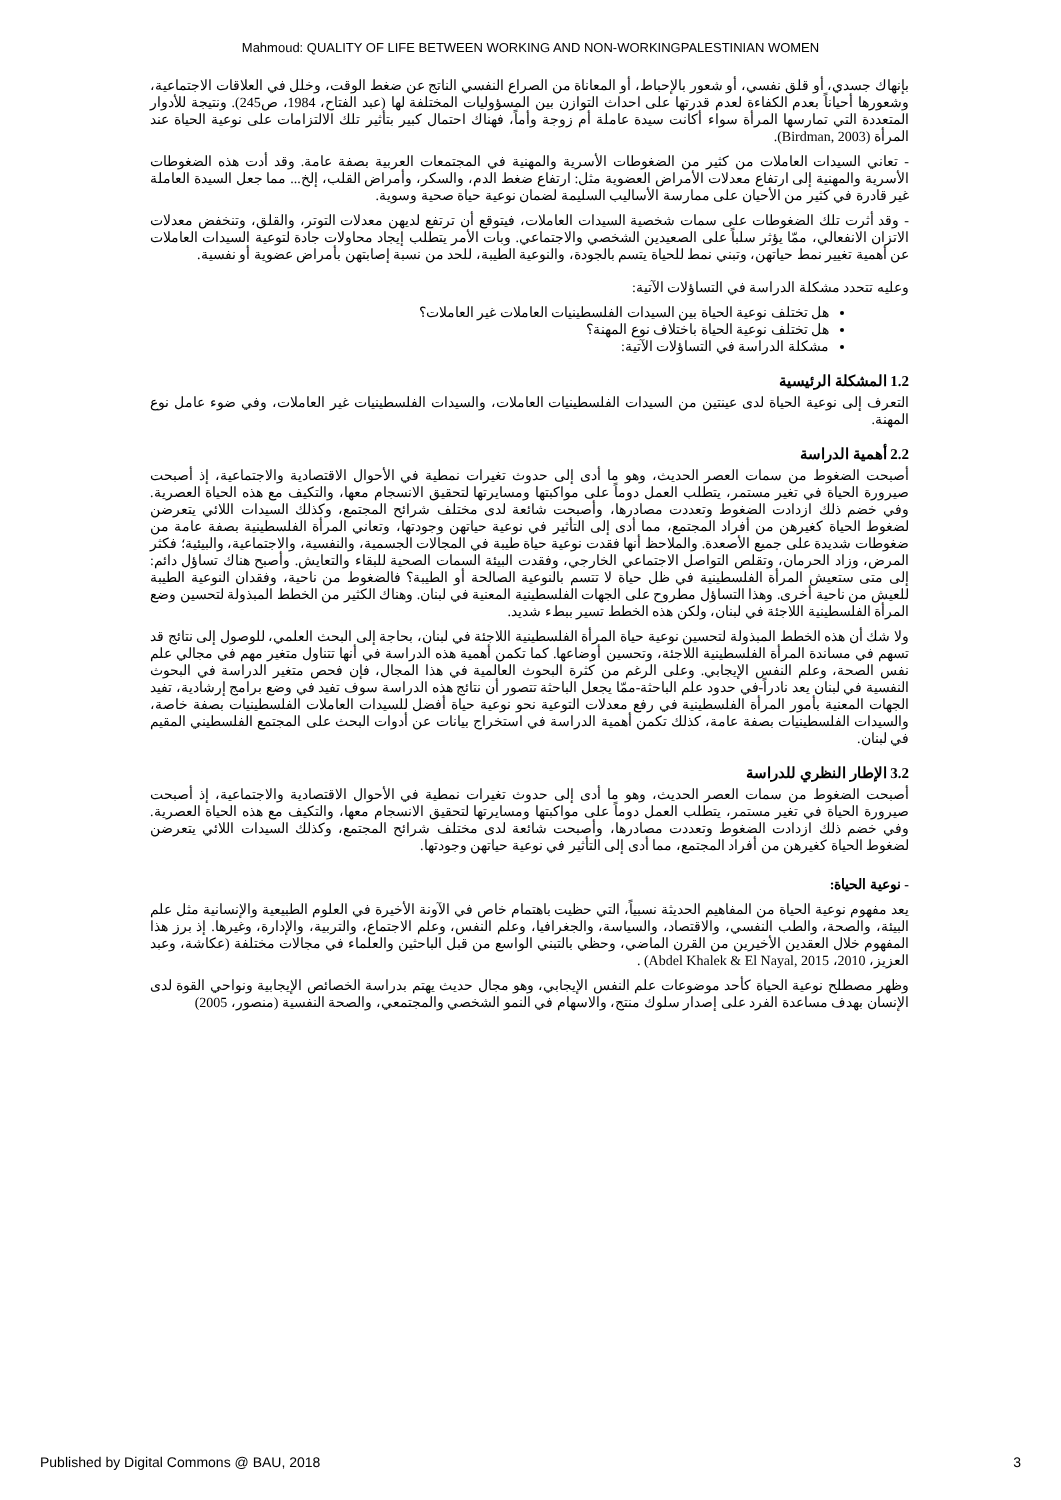Mahmoud: QUALITY OF LIFE BETWEEN WORKING AND NON-WORKINGPALESTINIAN WOMEN
بإنهاك جسدي، أو قلق نفسي، أو شعور بالإحباط، أو المعاناة من الصراع النفسي الناتج عن ضغط الوقت، وخلل في العلاقات الاجتماعية، وشعورها أحياناً بعدم الكفاءة لعدم قدرتها على احداث التوازن بين المسؤوليات المختلفة لها (عبد الفتاح، 1984، ص245). ونتيجة للأدوار المتعددة التي تمارسها المرأة سواء أكانت سيدة عاملة أم زوجة وأماً، فهناك احتمال كبير بتأثير تلك الالتزامات على نوعية الحياة عند المرأة (Birdman, 2003).
- تعاني السيدات العاملات من كثير من الضغوطات الأسرية والمهنية في المجتمعات العربية بصفة عامة. وقد أدت هذه الضغوطات الأسرية والمهنية إلى ارتفاع معدلات الأمراض العضوية مثل: ارتفاع ضغط الدم، والسكر، وأمراض القلب، إلخ... مما جعل السيدة العاملة غير قادرة في كثير من الأحيان على ممارسة الأساليب السليمة لضمان نوعية حياة صحية وسوية.
- وقد أثرت تلك الضغوطات على سمات شخصية السيدات العاملات، فيتوقع أن ترتفع لديهن معدلات التوتر، والقلق، وتنخفض معدلات الاتزان الانفعالي، ممّا يؤثر سلباً على الصعيدين الشخصي والاجتماعي. وبات الأمر يتطلب إيجاد محاولات جادة لتوعية السيدات العاملات عن أهمية تغيير نمط حياتهن، وتبني نمط للحياة يتسم بالجودة، والنوعية الطيبة، للحد من نسبة إصابتهن بأمراض عضوية أو نفسية.
وعليه تتحدد مشكلة الدراسة في التساؤلات الآتية:
هل تختلف نوعية الحياة بين السيدات الفلسطينيات العاملات غير العاملات؟
هل تختلف نوعية الحياة باختلاف نوع المهنة؟
مشكلة الدراسة في التساؤلات الآتية:
1.2 المشكلة الرئيسية
التعرف إلى نوعية الحياة لدى عينتين من السيدات الفلسطينيات العاملات، والسيدات الفلسطينيات غير العاملات، وفي ضوء عامل نوع المهنة.
2.2 أهمية الدراسة
أصبحت الضغوط من سمات العصر الحديث، وهو ما أدى إلى حدوث تغيرات نمطية في الأحوال الاقتصادية والاجتماعية، إذ أصبحت صيرورة الحياة في تغير مستمر، يتطلب العمل دوماً على مواكبتها ومسايرتها لتحقيق الانسجام معها، والتكيف مع هذه الحياة العصرية. وفي خضم ذلك ازدادت الضغوط وتعددت مصادرها، وأصبحت شائعة لدى مختلف شرائح المجتمع، وكذلك السيدات اللائي يتعرضن لضغوط الحياة كغيرهن من أفراد المجتمع، مما أدى إلى التأثير في نوعية حياتهن وجودتها، وتعاني المرأة الفلسطينية بصفة عامة من ضغوطات شديدة على جميع الأصعدة. والملاحظ أنها فقدت نوعية حياة طيبة في المجالات الجسمية، والنفسية، والاجتماعية، والبيئية؛ فكثر المرض، وزاد الحرمان، وتقلص التواصل الاجتماعي الخارجي، وفقدت البيئة السمات الصحية للبقاء والتعايش. وأصبح هناك تساؤل دائم: إلى متى ستعيش المرأة الفلسطينية في ظل حياة لا تتسم بالنوعية الصالحة أو الطيبة؟ فالضغوط من ناحية، وفقدان النوعية الطيبة للعيش من ناحية أخرى. وهذا التساؤل مطروح على الجهات الفلسطينية المعنية في لبنان. وهناك الكثير من الخطط المبذولة لتحسين وضع المرأة الفلسطينية اللاجئة في لبنان، ولكن هذه الخطط تسير ببطء شديد.
ولا شك أن هذه الخطط المبذولة لتحسين نوعية حياة المرأة الفلسطينية اللاجئة في لبنان، بحاجة إلى البحث العلمي، للوصول إلى نتائج قد تسهم في مساندة المرأة الفلسطينية اللاجئة، وتحسين أوضاعها. كما تكمن أهمية هذه الدراسة في أنها تتناول متغير مهم في مجالي علم نفس الصحة، وعلم النفس الإيجابي. وعلى الرغم من كثرة البحوث العالمية في هذا المجال، فإن فحص متغير الدراسة في البحوث النفسية في لبنان يعد نادراً-في حدود علم الباحثة-ممّا يجعل الباحثة تتصور أن نتائج هذه الدراسة سوف تفيد في وضع برامج إرشادية، تفيد الجهات المعنية بأمور المرأة الفلسطينية في رفع معدلات التوعية نحو نوعية حياة أفضل للسيدات العاملات الفلسطينيات بصفة خاصة، والسيدات الفلسطينيات بصفة عامة، كذلك تكمن أهمية الدراسة في استخراج بيانات عن أدوات البحث على المجتمع الفلسطيني المقيم في لبنان.
3.2 الإطار النظري للدراسة
أصبحت الضغوط من سمات العصر الحديث، وهو ما أدى إلى حدوث تغيرات نمطية في الأحوال الاقتصادية والاجتماعية، إذ أصبحت صيرورة الحياة في تغير مستمر، يتطلب العمل دوماً على مواكبتها ومسايرتها لتحقيق الانسجام معها، والتكيف مع هذه الحياة العصرية. وفي خضم ذلك ازدادت الضغوط وتعددت مصادرها، وأصبحت شائعة لدى مختلف شرائح المجتمع، وكذلك السيدات اللائي يتعرضن لضغوط الحياة كغيرهن من أفراد المجتمع، مما أدى إلى التأثير في نوعية حياتهن وجودتها.
- نوعية الحياة:
يعد مفهوم نوعية الحياة من المفاهيم الحديثة نسبياً، التي حظيت باهتمام خاص في الآونة الأخيرة في العلوم الطبيعية والإنسانية مثل علم البيئة، والصحة، والطب النفسي، والاقتصاد، والسياسة، والجغرافيا، وعلم النفس، وعلم الاجتماع، والتربية، والإدارة، وغيرها. إذ برز هذا المفهوم خلال العقدين الأخيرين من القرن الماضي، وحظي بالتبني الواسع من قبل الباحثين والعلماء في مجالات مختلفة (عكاشة، وعبد العزيز، 2010، Abdel Khalek & El Nayal, 2015) .
وظهر مصطلح نوعية الحياة كأحد موضوعات علم النفس الإيجابي، وهو مجال حديث يهتم بدراسة الخصائص الإيجابية ونواحي القوة لدى الإنسان بهدف مساعدة الفرد على إصدار سلوك منتج، والاسهام في النمو الشخصي والمجتمعي، والصحة النفسية (منصور، 2005)
Published by Digital Commons @ BAU, 2018 3